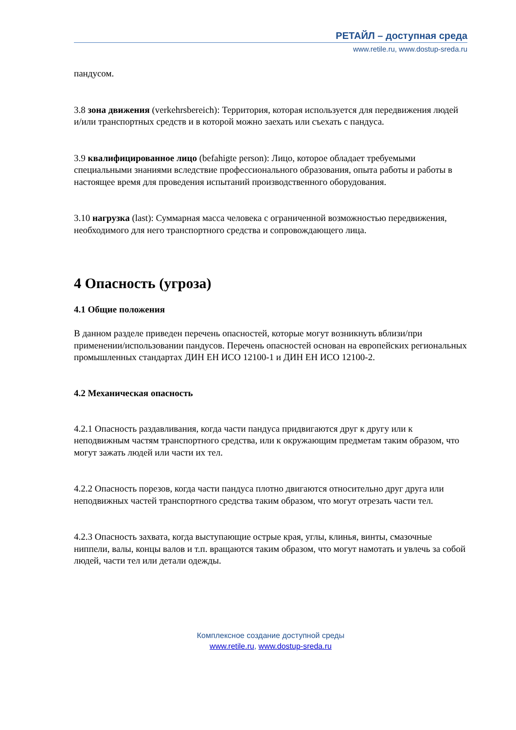РЕТАЙЛ – доступная среда
www.retile.ru, www.dostup-sreda.ru
пандусом.
3.8 зона движения (verkehrsbereich): Территория, которая используется для передвижения людей и/или транспортных средств и в которой можно заехать или съехать с пандуса.
3.9 квалифицированное лицо (befahigte person): Лицо, которое обладает требуемыми специальными знаниями вследствие профессионального образования, опыта работы и работы в настоящее время для проведения испытаний производственного оборудования.
3.10 нагрузка (last): Суммарная масса человека с ограниченной возможностью передвижения, необходимого для него транспортного средства и сопровождающего лица.
4 Опасность (угроза)
4.1 Общие положения
В данном разделе приведен перечень опасностей, которые могут возникнуть вблизи/при применении/использовании пандусов. Перечень опасностей основан на европейских региональных промышленных стандартах ДИН ЕН ИСО 12100-1 и ДИН ЕН ИСО 12100-2.
4.2 Механическая опасность
4.2.1 Опасность раздавливания, когда части пандуса придвигаются друг к другу или к неподвижным частям транспортного средства, или к окружающим предметам таким образом, что могут зажать людей или части их тел.
4.2.2 Опасность порезов, когда части пандуса плотно двигаются относительно друг друга или неподвижных частей транспортного средства таким образом, что могут отрезать части тел.
4.2.3 Опасность захвата, когда выступающие острые края, углы, клинья, винты, смазочные ниппели, валы, концы валов и т.п. вращаются таким образом, что могут намотать и увлечь за собой людей, части тел или детали одежды.
Комплексное создание доступной среды
www.retile.ru, www.dostup-sreda.ru